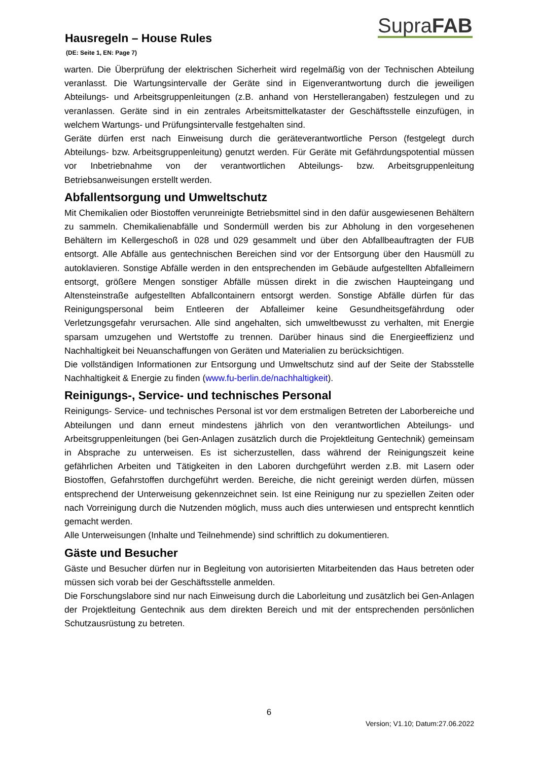SupraFAB
Hausregeln – House Rules
(DE: Seite 1, EN: Page 7)
warten. Die Überprüfung der elektrischen Sicherheit wird regelmäßig von der Technischen Abteilung veranlasst. Die Wartungsintervalle der Geräte sind in Eigenverantwortung durch die jeweiligen Abteilungs- und Arbeitsgruppenleitungen (z.B. anhand von Herstellerangaben) festzulegen und zu veranlassen. Geräte sind in ein zentrales Arbeitsmittelkataster der Geschäftsstelle einzufügen, in welchem Wartungs- und Prüfungsintervalle festgehalten sind.
Geräte dürfen erst nach Einweisung durch die geräteverantwortliche Person (festgelegt durch Abteilungs- bzw. Arbeitsgruppenleitung) genutzt werden. Für Geräte mit Gefährdungspotential müssen vor Inbetriebnahme von der verantwortlichen Abteilungs- bzw. Arbeitsgruppenleitung Betriebsanweisungen erstellt werden.
Abfallentsorgung und Umweltschutz
Mit Chemikalien oder Biostoffen verunreinigte Betriebsmittel sind in den dafür ausgewiesenen Behältern zu sammeln. Chemikalienabfälle und Sondermüll werden bis zur Abholung in den vorgesehenen Behältern im Kellergeschoß in 028 und 029 gesammelt und über den Abfallbeauftragten der FUB entsorgt. Alle Abfälle aus gentechnischen Bereichen sind vor der Entsorgung über den Hausmüll zu autoklavieren. Sonstige Abfälle werden in den entsprechenden im Gebäude aufgestellten Abfalleimern entsorgt, größere Mengen sonstiger Abfälle müssen direkt in die zwischen Haupteingang und Altensteinstraße aufgestellten Abfallcontainern entsorgt werden. Sonstige Abfälle dürfen für das Reinigungspersonal beim Entleeren der Abfalleimer keine Gesundheitsgefährdung oder Verletzungsgefahr verursachen. Alle sind angehalten, sich umweltbewusst zu verhalten, mit Energie sparsam umzugehen und Wertstoffe zu trennen. Darüber hinaus sind die Energieeffizienz und Nachhaltigkeit bei Neuanschaffungen von Geräten und Materialien zu berücksichtigen.
Die vollständigen Informationen zur Entsorgung und Umweltschutz sind auf der Seite der Stabsstelle Nachhaltigkeit & Energie zu finden (www.fu-berlin.de/nachhaltigkeit).
Reinigungs-, Service- und technisches Personal
Reinigungs- Service- und technisches Personal ist vor dem erstmaligen Betreten der Laborbereiche und Abteilungen und dann erneut mindestens jährlich von den verantwortlichen Abteilungs- und Arbeitsgruppenleitungen (bei Gen-Anlagen zusätzlich durch die Projektleitung Gentechnik) gemeinsam in Absprache zu unterweisen. Es ist sicherzustellen, dass während der Reinigungszeit keine gefährlichen Arbeiten und Tätigkeiten in den Laboren durchgeführt werden z.B. mit Lasern oder Biostoffen, Gefahrstoffen durchgeführt werden. Bereiche, die nicht gereinigt werden dürfen, müssen entsprechend der Unterweisung gekennzeichnet sein. Ist eine Reinigung nur zu speziellen Zeiten oder nach Vorreinigung durch die Nutzenden möglich, muss auch dies unterwiesen und entsprecht kenntlich gemacht werden.
Alle Unterweisungen (Inhalte und Teilnehmende) sind schriftlich zu dokumentieren.
Gäste und Besucher
Gäste und Besucher dürfen nur in Begleitung von autorisierten Mitarbeitenden das Haus betreten oder müssen sich vorab bei der Geschäftsstelle anmelden.
Die Forschungslabore sind nur nach Einweisung durch die Laborleitung und zusätzlich bei Gen-Anlagen der Projektleitung Gentechnik aus dem direkten Bereich und mit der entsprechenden persönlichen Schutzausrüstung zu betreten.
6
Version; V1.10; Datum:27.06.2022